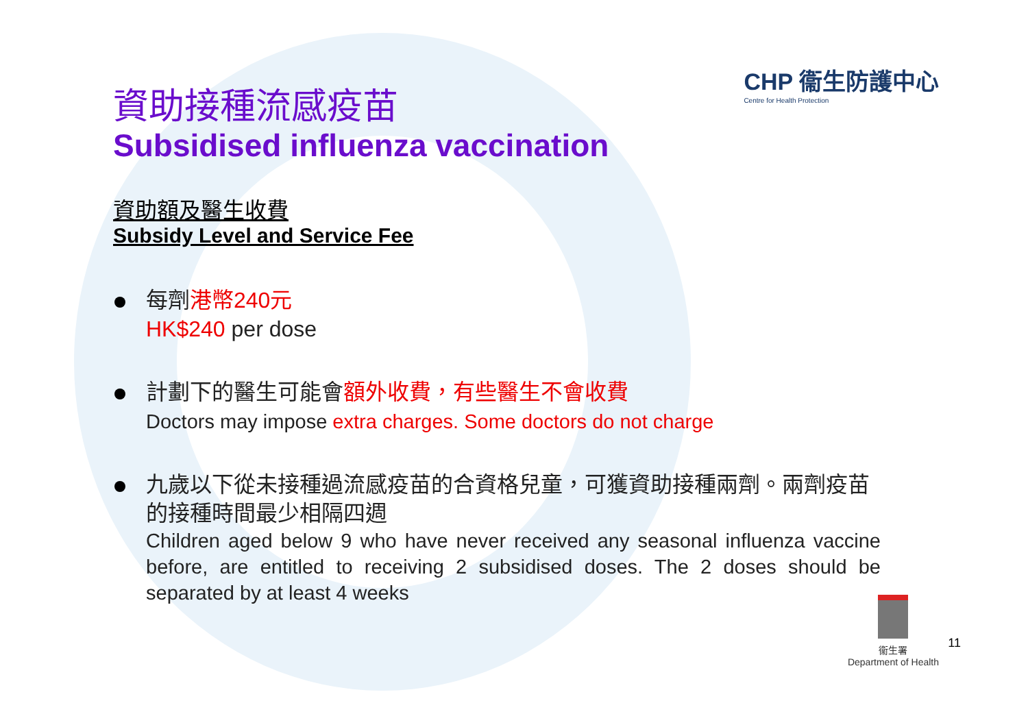CHP 衞生防護中心
Centre for Health Protection
資助接種流感疫苗
Subsidised influenza vaccination
資助額及醫生收費
Subsidy Level and Service Fee
每劑港幣240元
HK$240 per dose
計劃下的醫生可能會額外收費，有些醫生不會收費
Doctors may impose extra charges. Some doctors do not charge
九歲以下從未接種過流感疫苗的合資格兒童，可獲資助接種兩劑。兩劑疫苗的接種時間最少相隔四週
Children aged below 9 who have never received any seasonal influenza vaccine before, are entitled to receiving 2 subsidised doses. The 2 doses should be separated by at least 4 weeks
衞生署
Department of Health
11